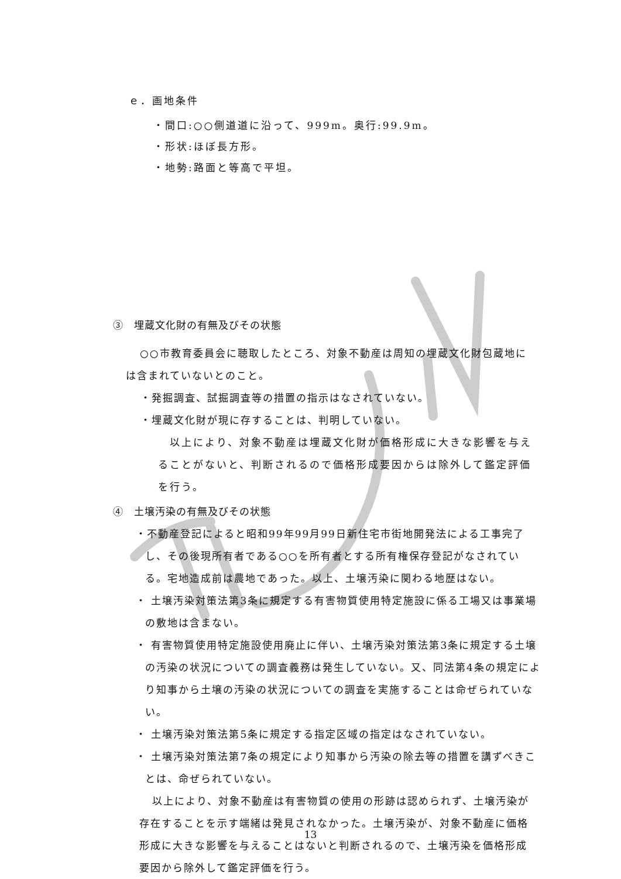ｅ．画地条件
・間口:○○側道道に沿って、999m。奥行:99.9m。
・形状:ほぼ長方形。
・地勢:路面と等高で平坦。
③　埋蔵文化財の有無及びその状態
○○市教育委員会に聴取したところ、対象不動産は周知の埋蔵文化財包蔵地には含まれていないとのこと。
・発掘調査、試掘調査等の措置の指示はなされていない。
・埋蔵文化財が現に存することは、判明していない。
以上により、対象不動産は埋蔵文化財が価格形成に大きな影響を与えることがないと、判断されるので価格形成要因からは除外して鑑定評価を行う。
④　土壌汚染の有無及びその状態
・不動産登記によると昭和99年99月99日新住宅市街地開発法による工事完了し、その後現所有者である○○を所有者とする所有権保存登記がなされている。宅地造成前は農地であった。以上、土壌汚染に関わる地歴はない。
・ 土壌汚染対策法第3条に規定する有害物質使用特定施設に係る工場又は事業場の敷地は含まない。
・ 有害物質使用特定施設使用廃止に伴い、土壌汚染対策法第3条に規定する土壌の汚染の状況についての調査義務は発生していない。又、同法第4条の規定により知事から土壌の汚染の状況についての調査を実施することは命ぜられていない。
・ 土壌汚染対策法第5条に規定する指定区域の指定はなされていない。
・ 土壌汚染対策法第7条の規定により知事から汚染の除去等の措置を講ずべきことは、命ぜられていない。
以上により、対象不動産は有害物質の使用の形跡は認められず、土壌汚染が存在することを示す端緒は発見されなかった。土壌汚染が、対象不動産に価格形成に大きな影響を与えることはないと判断されるので、土壌汚染を価格形成要因から除外して鑑定評価を行う。
13